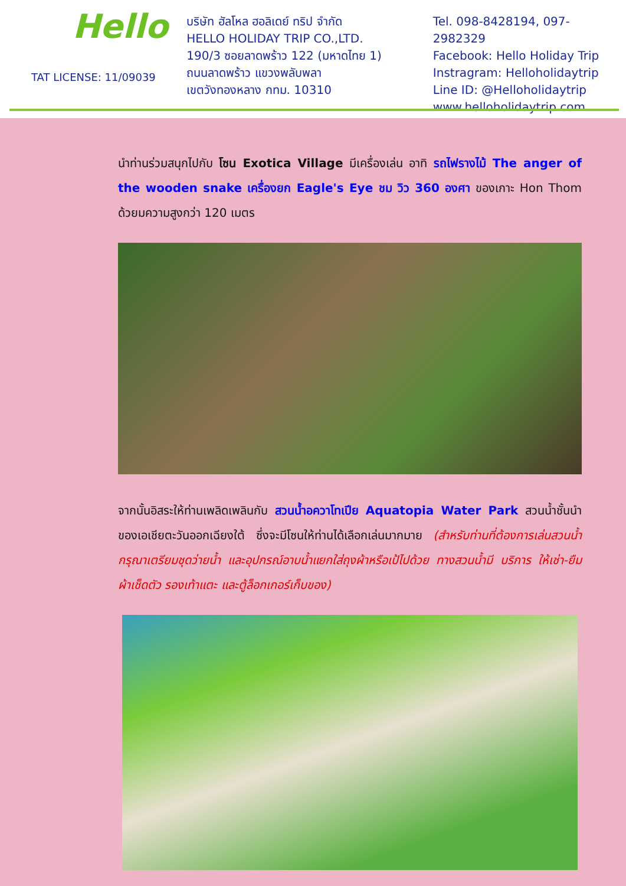Hello
TAT LICENSE: 11/09039
บริษัท ฮัลโหล ฮอลิเดย์ ทริป จำกัด
HELLO HOLIDAY TRIP CO.,LTD.
190/3 ซอยลาดพร้าว 122 (มหาดไทย 1)
ถนนลาดพร้าว แขวงพลับพลา
เขตวังทองหลาง กทม. 10310
Tel. 098-8428194, 097-2982329
Facebook: Hello Holiday Trip
Instragram: Helloholidaytrip
Line ID: @Helloholidaytrip
www.helloholidaytrip.com
นำท่านร่วมสนุกไปกับ โซน Exotica Village มีเครื่องเล่น อาทิ รถไฟรางไม้ The anger of the wooden snake เครื่องยก Eagle's Eye ชม วิว 360 องศา ของเกาะ Hon Thom ด้วยมความสูงกว่า 120 เมตร
จากนั้นอิสระให้ท่านเพลิดเพลินกับ สวนน้ำอควาโทเปีย Aquatopia Water Park สวนน้ำชั้นนำของเอเชียตะวันออกเฉียงใต้ ซึ่งจะมีโซนให้ท่านได้เลือกเล่นมากมาย (สำหรับท่านที่ต้องการเล่นสวนน้ำ กรุณาเตรียมชุดว่ายน้ำ และอุปกรณ์อาบน้ำแยกใส่ถุงผ้าหรือเป้ไปด้วย ทางสวนน้ำมี บริการ ให้เช่า-ยืม ผ้าเช็ดตัว รองเท้าแตะ และตู้ล็อกเกอร์เก็บของ)